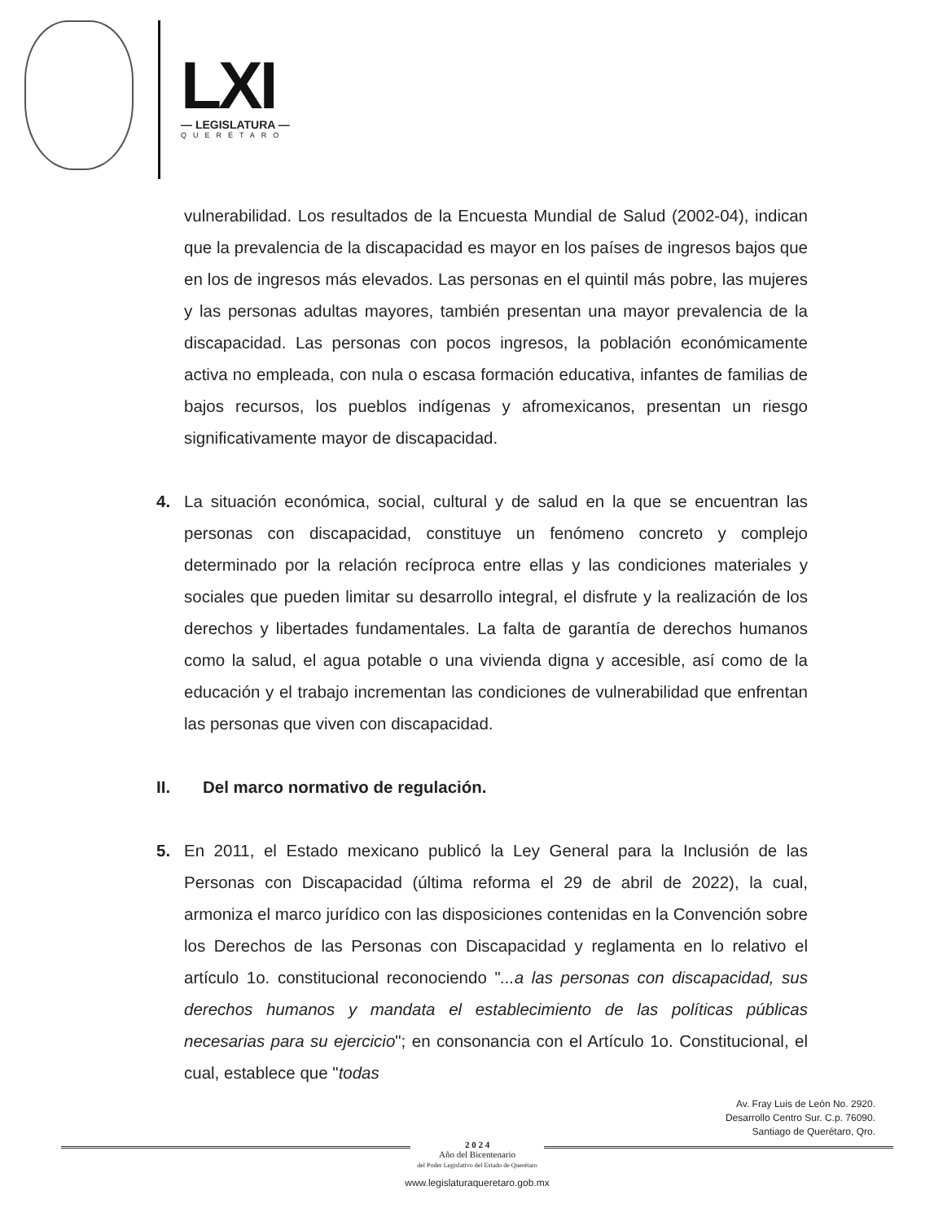LXI
— LEGISLATURA —
QUERÉTARO
vulnerabilidad. Los resultados de la Encuesta Mundial de Salud (2002-04), indican que la prevalencia de la discapacidad es mayor en los países de ingresos bajos que en los de ingresos más elevados. Las personas en el quintil más pobre, las mujeres y las personas adultas mayores, también presentan una mayor prevalencia de la discapacidad. Las personas con pocos ingresos, la población económicamente activa no empleada, con nula o escasa formación educativa, infantes de familias de bajos recursos, los pueblos indígenas y afromexicanos, presentan un riesgo significativamente mayor de discapacidad.
4. La situación económica, social, cultural y de salud en la que se encuentran las personas con discapacidad, constituye un fenómeno concreto y complejo determinado por la relación recíproca entre ellas y las condiciones materiales y sociales que pueden limitar su desarrollo integral, el disfrute y la realización de los derechos y libertades fundamentales. La falta de garantía de derechos humanos como la salud, el agua potable o una vivienda digna y accesible, así como de la educación y el trabajo incrementan las condiciones de vulnerabilidad que enfrentan las personas que viven con discapacidad.
II. Del marco normativo de regulación.
5. En 2011, el Estado mexicano publicó la Ley General para la Inclusión de las Personas con Discapacidad (última reforma el 29 de abril de 2022), la cual, armoniza el marco jurídico con las disposiciones contenidas en la Convención sobre los Derechos de las Personas con Discapacidad y reglamenta en lo relativo el artículo 1o. constitucional reconociendo "...a las personas con discapacidad, sus derechos humanos y mandata el establecimiento de las políticas públicas necesarias para su ejercicio"; en consonancia con el Artículo 1o. Constitucional, el cual, establece que "todas
Av. Fray Luis de León No. 2920.
Desarrollo Centro Sur. C.p. 76090.
Santiago de Querétaro, Qro.
2 0 2 4
Año del Bicentenario
del Poder Legislativo del Estado de Querétaro
www.legislaturaqueretaro.gob.mx